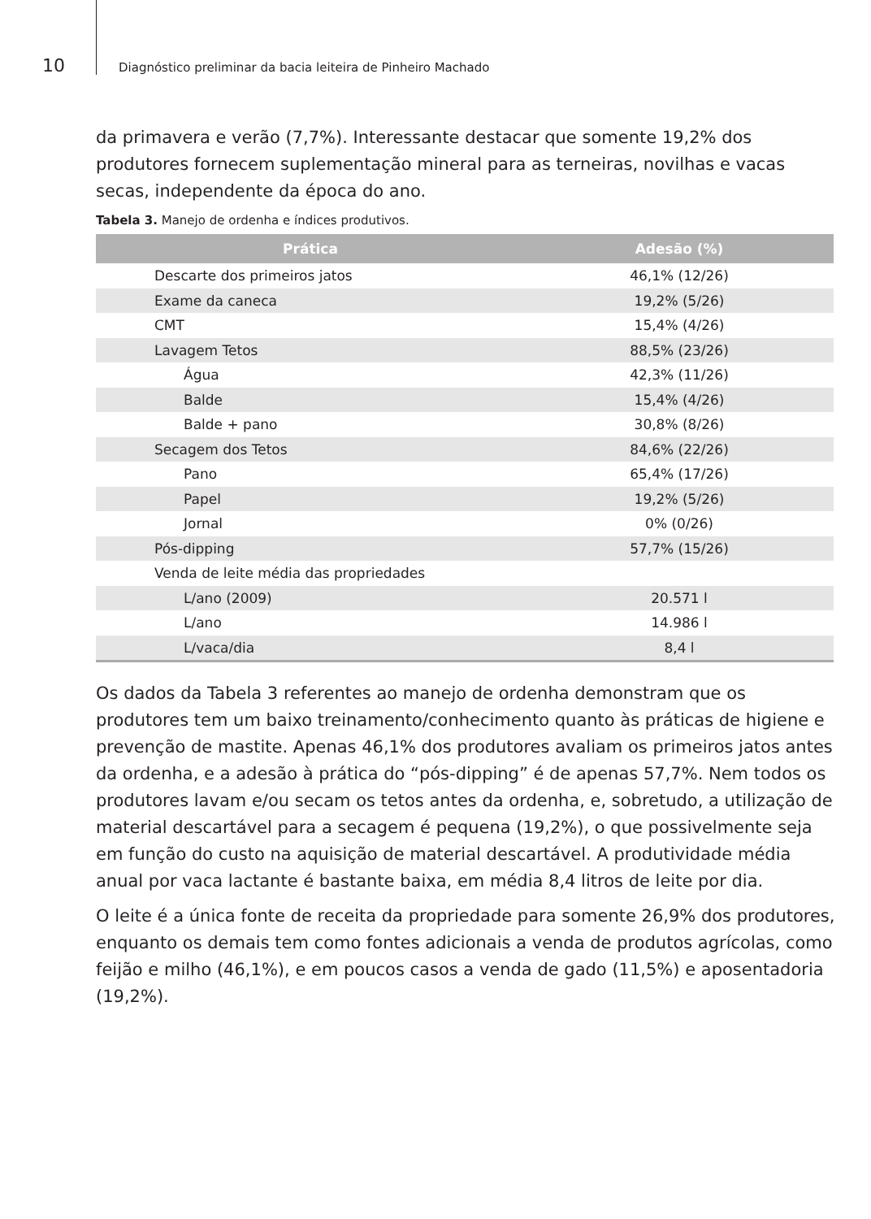10
Diagnóstico preliminar da bacia leiteira de Pinheiro Machado
da primavera e verão (7,7%). Interessante destacar que somente 19,2% dos produtores fornecem suplementação mineral para as terneiras, novilhas e vacas secas, independente da época do ano.
Tabela 3. Manejo de ordenha e índices produtivos.
| Prática | Adesão (%) |
| --- | --- |
| Descarte dos primeiros jatos | 46,1% (12/26) |
| Exame da caneca | 19,2% (5/26) |
| CMT | 15,4% (4/26) |
| Lavagem Tetos | 88,5% (23/26) |
| Água | 42,3% (11/26) |
| Balde | 15,4% (4/26) |
| Balde + pano | 30,8% (8/26) |
| Secagem dos Tetos | 84,6% (22/26) |
| Pano | 65,4% (17/26) |
| Papel | 19,2% (5/26) |
| Jornal | 0% (0/26) |
| Pós-dipping | 57,7% (15/26) |
| Venda de leite média das propriedades | |
| L/ano (2009) | 20.571 l |
| L/ano | 14.986 l |
| L/vaca/dia | 8,4 l |
Os dados da Tabela 3 referentes ao manejo de ordenha demonstram que os produtores tem um baixo treinamento/conhecimento quanto às práticas de higiene e prevenção de mastite. Apenas 46,1% dos produtores avaliam os primeiros jatos antes da ordenha, e a adesão à prática do “pós-dipping” é de apenas 57,7%. Nem todos os produtores lavam e/ou secam os tetos antes da ordenha, e, sobretudo, a utilização de material descartável para a secagem é pequena (19,2%), o que possivelmente seja em função do custo na aquisição de material descartável. A produtividade média anual por vaca lactante é bastante baixa, em média 8,4 litros de leite por dia.
O leite é a única fonte de receita da propriedade para somente 26,9% dos produtores, enquanto os demais tem como fontes adicionais a venda de produtos agrícolas, como feijão e milho (46,1%), e em poucos casos a venda de gado (11,5%) e aposentadoria (19,2%).